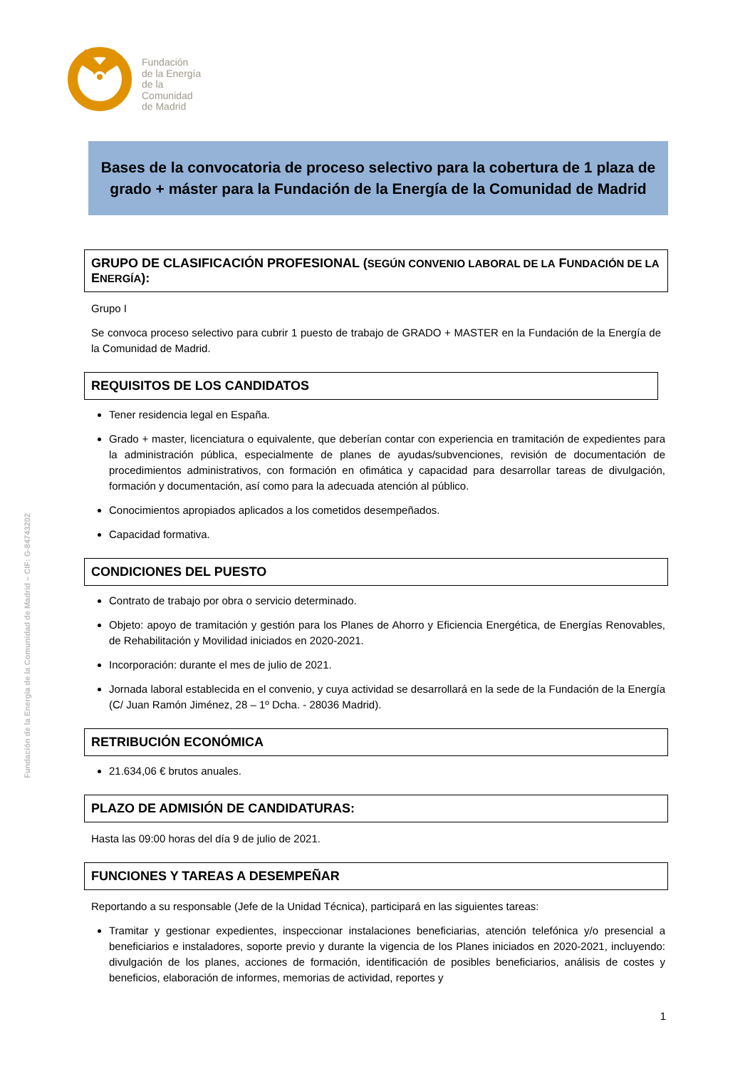Fundación
de la Energía
de la
Comunidad
de Madrid
Fundación de la Energía de la Comunidad de Madrid – CIF: G-84743202
Bases de la convocatoria de proceso selectivo para la cobertura de 1 plaza de grado + máster para la Fundación de la Energía de la Comunidad de Madrid
GRUPO DE CLASIFICACIÓN PROFESIONAL (SEGÚN CONVENIO LABORAL DE LA FUNDACIÓN DE LA ENERGÍA):
Grupo I
Se convoca proceso selectivo para cubrir 1 puesto de trabajo de GRADO + MASTER en la Fundación de la Energía de la Comunidad de Madrid.
REQUISITOS DE LOS CANDIDATOS
Tener residencia legal en España.
Grado + master, licenciatura o equivalente, que deberían contar con experiencia en tramitación de expedientes para la administración pública, especialmente de planes de ayudas/subvenciones, revisión de documentación de procedimientos administrativos, con formación en ofimática y capacidad para desarrollar tareas de divulgación, formación y documentación, así como para la adecuada atención al público.
Conocimientos apropiados aplicados a los cometidos desempeñados.
Capacidad formativa.
CONDICIONES DEL PUESTO
Contrato de trabajo por obra o servicio determinado.
Objeto: apoyo de tramitación y gestión para los Planes de Ahorro y Eficiencia Energética, de Energías Renovables, de Rehabilitación y Movilidad iniciados en 2020-2021.
Incorporación: durante el mes de julio de 2021.
Jornada laboral establecida en el convenio, y cuya actividad se desarrollará en la sede de la Fundación de la Energía (C/ Juan Ramón Jiménez, 28 – 1º Dcha. - 28036 Madrid).
RETRIBUCIÓN ECONÓMICA
21.634,06 € brutos anuales.
PLAZO DE ADMISIÓN DE CANDIDATURAS:
Hasta las 09:00 horas del día 9 de julio de 2021.
FUNCIONES Y TAREAS A DESEMPEÑAR
Reportando a su responsable (Jefe de la Unidad Técnica), participará en las siguientes tareas:
Tramitar y gestionar expedientes, inspeccionar instalaciones beneficiarias, atención telefónica y/o presencial a beneficiarios e instaladores, soporte previo y durante la vigencia de los Planes iniciados en 2020-2021, incluyendo: divulgación de los planes, acciones de formación, identificación de posibles beneficiarios, análisis de costes y beneficios, elaboración de informes, memorias de actividad, reportes y
1